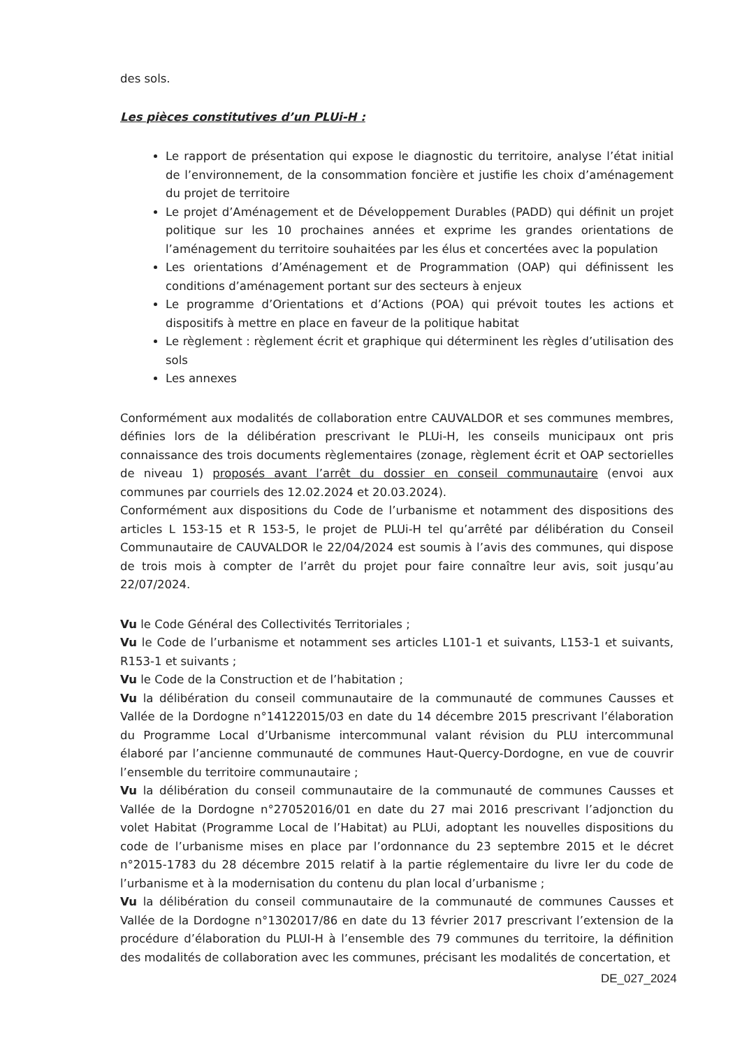des sols.
Les pièces constitutives d’un PLUi-H :
Le rapport de présentation qui expose le diagnostic du territoire, analyse l’état initial de l’environnement, de la consommation foncière et justifie les choix d’aménagement du projet de territoire
Le projet d’Aménagement et de Développement Durables (PADD) qui définit un projet politique sur les 10 prochaines années et exprime les grandes orientations de l’aménagement du territoire souhaitées par les élus et concertées avec la population
Les orientations d’Aménagement et de Programmation (OAP) qui définissent les conditions d’aménagement portant sur des secteurs à enjeux
Le programme d’Orientations et d’Actions (POA) qui prévoit toutes les actions et dispositifs à mettre en place en faveur de la politique habitat
Le règlement : règlement écrit et graphique qui déterminent les règles d’utilisation des sols
Les annexes
Conformément aux modalités de collaboration entre CAUVALDOR et ses communes membres, définies lors de la délibération prescrivant le PLUi-H, les conseils municipaux ont pris connaissance des trois documents règlementaires (zonage, règlement écrit et OAP sectorielles de niveau 1) proposés avant l’arrêt du dossier en conseil communautaire (envoi aux communes par courriels des 12.02.2024 et 20.03.2024).
Conformément aux dispositions du Code de l’urbanisme et notamment des dispositions des articles L 153-15 et R 153-5, le projet de PLUi-H tel qu’arrêté par délibération du Conseil Communautaire de CAUVALDOR le 22/04/2024 est soumis à l’avis des communes, qui dispose de trois mois à compter de l’arrêt du projet pour faire connaître leur avis, soit jusqu’au 22/07/2024.
Vu le Code Général des Collectivités Territoriales ;
Vu le Code de l’urbanisme et notamment ses articles L101-1 et suivants, L153-1 et suivants, R153-1 et suivants ;
Vu le Code de la Construction et de l’habitation ;
Vu la délibération du conseil communautaire de la communauté de communes Causses et Vallée de la Dordogne n°14122015/03 en date du 14 décembre 2015 prescrivant l’élaboration du Programme Local d’Urbanisme intercommunal valant révision du PLU intercommunal élaboré par l’ancienne communauté de communes Haut-Quercy-Dordogne, en vue de couvrir l’ensemble du territoire communautaire ;
Vu la délibération du conseil communautaire de la communauté de communes Causses et Vallée de la Dordogne n°27052016/01 en date du 27 mai 2016 prescrivant l’adjonction du volet Habitat (Programme Local de l’Habitat) au PLUi, adoptant les nouvelles dispositions du code de l’urbanisme mises en place par l’ordonnance du 23 septembre 2015 et le décret n°2015-1783 du 28 décembre 2015 relatif à la partie réglementaire du livre Ier du code de l’urbanisme et à la modernisation du contenu du plan local d’urbanisme ;
Vu la délibération du conseil communautaire de la communauté de communes Causses et Vallée de la Dordogne n°1302017/86 en date du 13 février 2017 prescrivant l’extension de la procédure d’élaboration du PLUI-H à l’ensemble des 79 communes du territoire, la définition des modalités de collaboration avec les communes, précisant les modalités de concertation, et
DE_027_2024